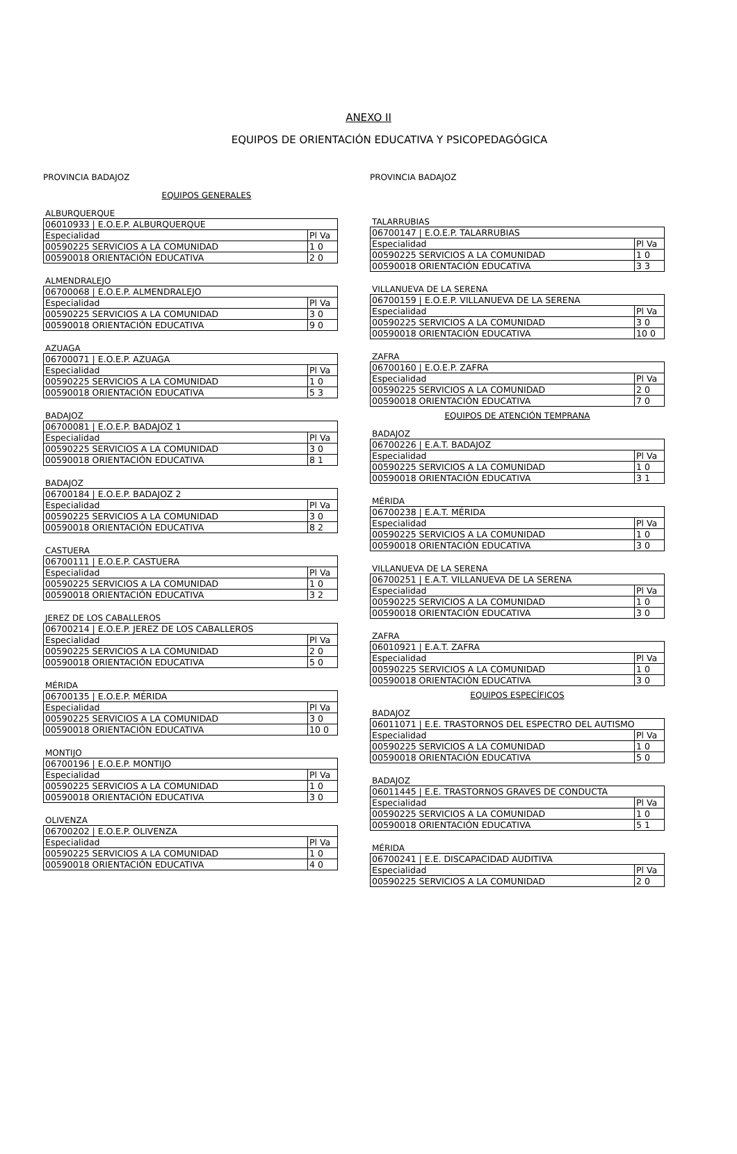ANEXO II
EQUIPOS DE ORIENTACIÓN EDUCATIVA Y PSICOPEDAGÓGICA
PROVINCIA BADAJOZ
EQUIPOS GENERALES
ALBURQUERQUE
| 06010933 / E.O.E.P. ALBURQUERQUE | |
| Especialidad | Pl Va |
| 00590225 SERVICIOS A LA COMUNIDAD | 1 0 |
| 00590018 ORIENTACIÓN EDUCATIVA | 2 0 |
ALMENDRALEJO
| 06700068 / E.O.E.P. ALMENDRALEJO | |
| Especialidad | Pl Va |
| 00590225 SERVICIOS A LA COMUNIDAD | 3 0 |
| 00590018 ORIENTACIÓN EDUCATIVA | 9 0 |
AZUAGA
| 06700071 / E.O.E.P. AZUAGA | |
| Especialidad | Pl Va |
| 00590225 SERVICIOS A LA COMUNIDAD | 1 0 |
| 00590018 ORIENTACIÓN EDUCATIVA | 5 3 |
BADAJOZ
| 06700081 / E.O.E.P. BADAJOZ 1 | |
| Especialidad | Pl Va |
| 00590225 SERVICIOS A LA COMUNIDAD | 3 0 |
| 00590018 ORIENTACIÓN EDUCATIVA | 8 1 |
BADAJOZ
| 06700184 / E.O.E.P. BADAJOZ 2 | |
| Especialidad | Pl Va |
| 00590225 SERVICIOS A LA COMUNIDAD | 3 0 |
| 00590018 ORIENTACIÓN EDUCATIVA | 8 2 |
CASTUERA
| 06700111 / E.O.E.P. CASTUERA | |
| Especialidad | Pl Va |
| 00590225 SERVICIOS A LA COMUNIDAD | 1 0 |
| 00590018 ORIENTACIÓN EDUCATIVA | 3 2 |
JEREZ DE LOS CABALLEROS
| 06700214 / E.O.E.P. JEREZ DE LOS CABALLEROS | |
| Especialidad | Pl Va |
| 00590225 SERVICIOS A LA COMUNIDAD | 2 0 |
| 00590018 ORIENTACIÓN EDUCATIVA | 5 0 |
MÉRIDA
| 06700135 / E.O.E.P. MÉRIDA | |
| Especialidad | Pl Va |
| 00590225 SERVICIOS A LA COMUNIDAD | 3 0 |
| 00590018 ORIENTACIÓN EDUCATIVA | 10 0 |
MONTIJO
| 06700196 / E.O.E.P. MONTIJO | |
| Especialidad | Pl Va |
| 00590225 SERVICIOS A LA COMUNIDAD | 1 0 |
| 00590018 ORIENTACIÓN EDUCATIVA | 3 0 |
OLIVENZA
| 06700202 / E.O.E.P. OLIVENZA | |
| Especialidad | Pl Va |
| 00590225 SERVICIOS A LA COMUNIDAD | 1 0 |
| 00590018 ORIENTACIÓN EDUCATIVA | 4 0 |
PROVINCIA BADAJOZ
TALARRUBIAS
| 06700147 / E.O.E.P. TALARRUBIAS | |
| Especialidad | Pl Va |
| 00590225 SERVICIOS A LA COMUNIDAD | 1 0 |
| 00590018 ORIENTACIÓN EDUCATIVA | 3 3 |
VILLANUEVA DE LA SERENA
| 06700159 / E.O.E.P. VILLANUEVA DE LA SERENA | |
| Especialidad | Pl Va |
| 00590225 SERVICIOS A LA COMUNIDAD | 3 0 |
| 00590018 ORIENTACIÓN EDUCATIVA | 10 0 |
ZAFRA
| 06700160 / E.O.E.P. ZAFRA | |
| Especialidad | Pl Va |
| 00590225 SERVICIOS A LA COMUNIDAD | 2 0 |
| 00590018 ORIENTACIÓN EDUCATIVA | 7 0 |
EQUIPOS DE ATENCIÓN TEMPRANA
BADAJOZ
| 06700226 / E.A.T. BADAJOZ | |
| Especialidad | Pl Va |
| 00590225 SERVICIOS A LA COMUNIDAD | 1 0 |
| 00590018 ORIENTACIÓN EDUCATIVA | 3 1 |
MÉRIDA
| 06700238 / E.A.T. MÉRIDA | |
| Especialidad | Pl Va |
| 00590225 SERVICIOS A LA COMUNIDAD | 1 0 |
| 00590018 ORIENTACIÓN EDUCATIVA | 3 0 |
VILLANUEVA DE LA SERENA
| 06700251 / E.A.T. VILLANUEVA DE LA SERENA | |
| Especialidad | Pl Va |
| 00590225 SERVICIOS A LA COMUNIDAD | 1 0 |
| 00590018 ORIENTACIÓN EDUCATIVA | 3 0 |
ZAFRA
| 06010921 / E.A.T. ZAFRA | |
| Especialidad | Pl Va |
| 00590225 SERVICIOS A LA COMUNIDAD | 1 0 |
| 00590018 ORIENTACIÓN EDUCATIVA | 3 0 |
EQUIPOS ESPECÍFICOS
BADAJOZ
| 06011071 / E.E. TRASTORNOS DEL ESPECTRO DEL AUTISMO | |
| Especialidad | Pl Va |
| 00590225 SERVICIOS A LA COMUNIDAD | 1 0 |
| 00590018 ORIENTACIÓN EDUCATIVA | 5 0 |
BADAJOZ
| 06011445 / E.E. TRASTORNOS GRAVES DE CONDUCTA | |
| Especialidad | Pl Va |
| 00590225 SERVICIOS A LA COMUNIDAD | 1 0 |
| 00590018 ORIENTACIÓN EDUCATIVA | 5 1 |
MÉRIDA
| 06700241 / E.E. DISCAPACIDAD AUDITIVA | |
| Especialidad | Pl Va |
| 00590225 SERVICIOS A LA COMUNIDAD | 2 0 |